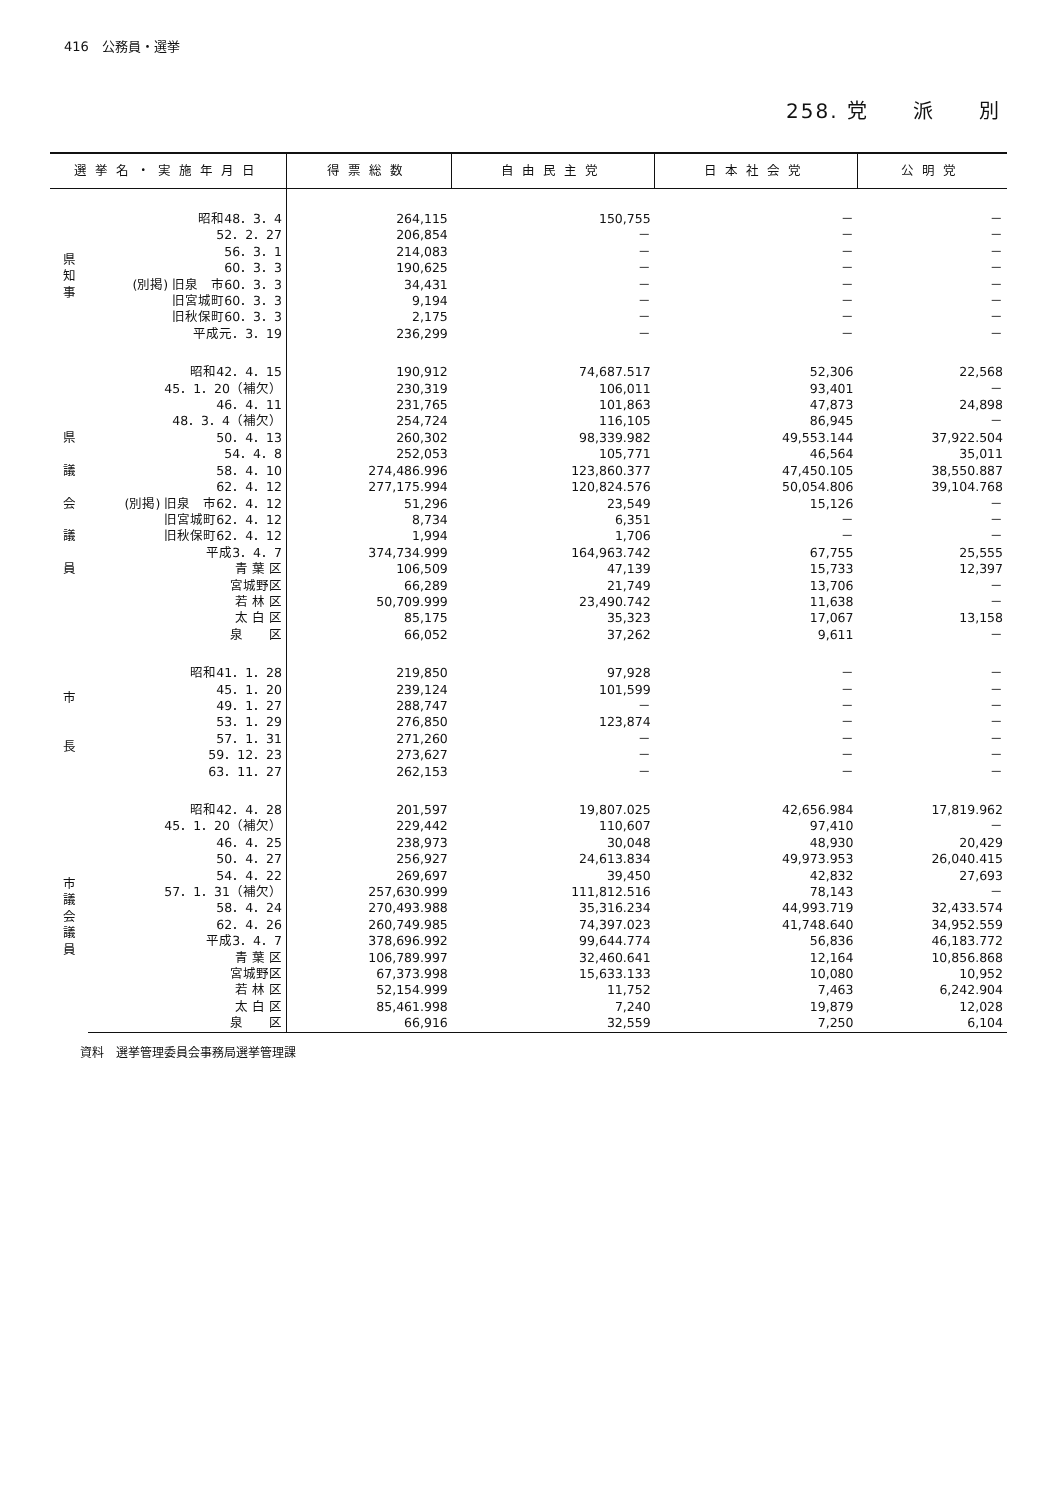416　公務員・選挙
258. 党　　派　　別
| 選挙名・実施年月日 | | 得票総数 | 自由民主党 | 日本社会党 | 公明党 |
| --- | --- | --- | --- | --- | --- |
| 県 知 事 | 昭和48．3．4 | 264,115 | 150,755 | － | － |
| | 52．2．27 | 206,854 | － | － | － |
| | 56．3．1 | 214,083 | － | － | － |
| | 60．3．3 | 190,625 | － | － | － |
| | (別掲) 旧泉 市60．3．3 | 34,431 | － | － | － |
| | 旧宮城町60．3．3 | 9,194 | － | － | － |
| | 旧秋保町60．3．3 | 2,175 | － | － | － |
| | 平成元．3．19 | 236,299 | － | － | － |
| 県 議 会 議 員 | 昭和42．4．15 | 190,912 | 74,687.517 | 52,306 | 22,568 |
| | 45．1．20（補欠） | 230,319 | 106,011 | 93,401 | － |
| | 46．4．11 | 231,765 | 101,863 | 47,873 | 24,898 |
| | 48．3．4（補欠） | 254,724 | 116,105 | 86,945 | － |
| | 50．4．13 | 260,302 | 98,339.982 | 49,553.144 | 37,922.504 |
| | 54．4．8 | 252,053 | 105,771 | 46,564 | 35,011 |
| | 58．4．10 | 274,486.996 | 123,860.377 | 47,450.105 | 38,550.887 |
| | 62．4．12 | 277,175.994 | 120,824.576 | 50,054.806 | 39,104.768 |
| | (別掲) 旧泉 市62．4．12 | 51,296 | 23,549 | 15,126 | － |
| | 旧宮城町62．4．12 | 8,734 | 6,351 | － | － |
| | 旧秋保町62．4．12 | 1,994 | 1,706 | － | － |
| | 平成3．4．7 | 374,734.999 | 164,963.742 | 67,755 | 25,555 |
| | 青 葉 区 | 106,509 | 47,139 | 15,733 | 12,397 |
| | 宮城野区 | 66,289 | 21,749 | 13,706 | － |
| | 若 林 区 | 50,709.999 | 23,490.742 | 11,638 | － |
| | 太 白 区 | 85,175 | 35,323 | 17,067 | 13,158 |
| | 泉 区 | 66,052 | 37,262 | 9,611 | － |
| 市 長 | 昭和41．1．28 | 219,850 | 97,928 | － | － |
| | 45．1．20 | 239,124 | 101,599 | － | － |
| | 49．1．27 | 288,747 | － | － | － |
| | 53．1．29 | 276,850 | 123,874 | － | － |
| | 57．1．31 | 271,260 | － | － | － |
| | 59．12．23 | 273,627 | － | － | － |
| | 63．11．27 | 262,153 | － | － | － |
| 市 議 会 議 員 | 昭和42．4．28 | 201,597 | 19,807.025 | 42,656.984 | 17,819.962 |
| | 45．1．20（補欠） | 229,442 | 110,607 | 97,410 | － |
| | 46．4．25 | 238,973 | 30,048 | 48,930 | 20,429 |
| | 50．4．27 | 256,927 | 24,613.834 | 49,973.953 | 26,040.415 |
| | 54．4．22 | 269,697 | 39,450 | 42,832 | 27,693 |
| | 57．1．31（補欠） | 257,630.999 | 111,812.516 | 78,143 | － |
| | 58．4．24 | 270,493.988 | 35,316.234 | 44,993.719 | 32,433.574 |
| | 62．4．26 | 260,749.985 | 74,397.023 | 41,748.640 | 34,952.559 |
| | 平成3．4．7 | 378,696.992 | 99,644.774 | 56,836 | 46,183.772 |
| | 青 葉 区 | 106,789.997 | 32,460.641 | 12,164 | 10,856.868 |
| | 宮城野区 | 67,373.998 | 15,633.133 | 10,080 | 10,952 |
| | 若 林 区 | 52,154.999 | 11,752 | 7,463 | 6,242.904 |
| | 太 白 区 | 85,461.998 | 7,240 | 19,879 | 12,028 |
| | 泉 区 | 66,916 | 32,559 | 7,250 | 6,104 |
資料　選挙管理委員会事務局選挙管理課